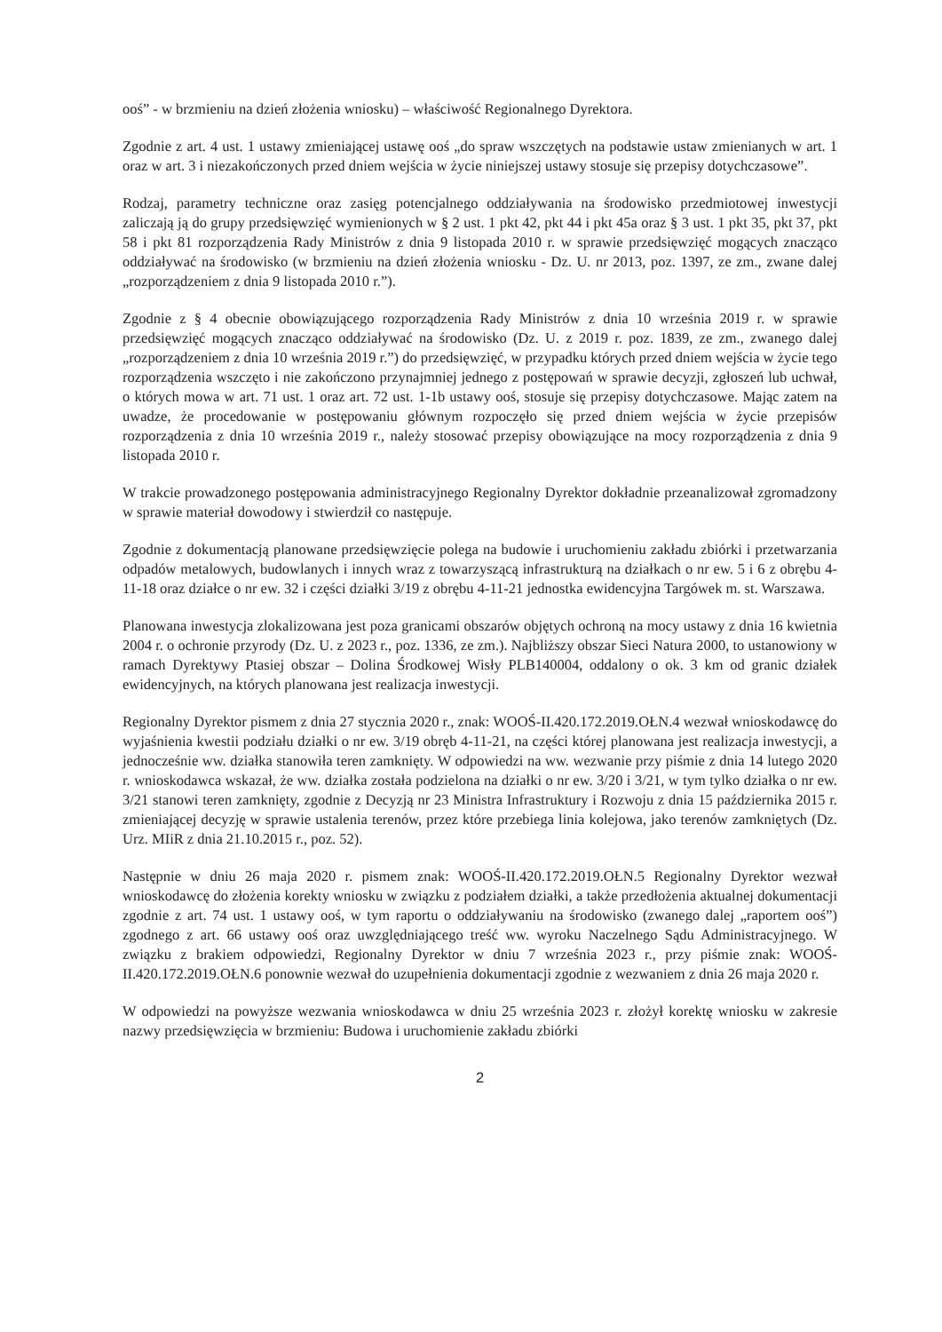ooś” - w brzmieniu na dzień złożenia wniosku) – właściwość Regionalnego Dyrektora.
Zgodnie z art. 4 ust. 1 ustawy zmieniającej ustawę ooś „do spraw wszczętych na podstawie ustaw zmienianych w art. 1 oraz w art. 3 i niezakończonych przed dniem wejścia w życie niniejszej ustawy stosuje się przepisy dotychczasowe”.
Rodzaj, parametry techniczne oraz zasięg potencjalnego oddziaływania na środowisko przedmiotowej inwestycji zaliczają ją do grupy przedsięwzięć wymienionych w § 2 ust. 1 pkt 42, pkt 44 i pkt 45a oraz § 3 ust. 1 pkt 35, pkt 37, pkt 58 i pkt 81 rozporządzenia Rady Ministrów z dnia 9 listopada 2010 r. w sprawie przedsięwzięć mogących znacząco oddziaływać na środowisko (w brzmieniu na dzień złożenia wniosku - Dz. U. nr 2013, poz. 1397, ze zm., zwane dalej „rozporządzeniem z dnia 9 listopada 2010 r.”).
Zgodnie z § 4 obecnie obowiązującego rozporządzenia Rady Ministrów z dnia 10 września 2019 r. w sprawie przedsięwzięć mogących znacząco oddziaływać na środowisko (Dz. U. z 2019 r. poz. 1839, ze zm., zwanego dalej „rozporządzeniem z dnia 10 września 2019 r.”) do przedsięwzięć, w przypadku których przed dniem wejścia w życie tego rozporządzenia wszczęto i nie zakończono przynajmniej jednego z postępowań w sprawie decyzji, zgłoszeń lub uchwał, o których mowa w art. 71 ust. 1 oraz art. 72 ust. 1-1b ustawy ooś, stosuje się przepisy dotychczasowe. Mając zatem na uwadze, że procedowanie w postępowaniu głównym rozpoczęło się przed dniem wejścia w życie przepisów rozporządzenia z dnia 10 września 2019 r., należy stosować przepisy obowiązujące na mocy rozporządzenia z dnia 9 listopada 2010 r.
W trakcie prowadzonego postępowania administracyjnego Regionalny Dyrektor dokładnie przeanalizował zgromadzony w sprawie materiał dowodowy i stwierdził co następuje.
Zgodnie z dokumentacją planowane przedsięwzięcie polega na budowie i uruchomieniu zakładu zbiórki i przetwarzania odpadów metalowych, budowlanych i innych wraz z towarzyszącą infrastrukturą na działkach o nr ew. 5 i 6 z obrębu 4-11-18 oraz działce o nr ew. 32 i części działki 3/19 z obrębu 4-11-21 jednostka ewidencyjna Targówek m. st. Warszawa.
Planowana inwestycja zlokalizowana jest poza granicami obszarów objętych ochroną na mocy ustawy z dnia 16 kwietnia 2004 r. o ochronie przyrody (Dz. U. z 2023 r., poz. 1336, ze zm.). Najbliższy obszar Sieci Natura 2000, to ustanowiony w ramach Dyrektywy Ptasiej obszar – Dolina Środkowej Wisły PLB140004, oddalony o ok. 3 km od granic działek ewidencyjnych, na których planowana jest realizacja inwestycji.
Regionalny Dyrektor pismem z dnia 27 stycznia 2020 r., znak: WOOŚ-II.420.172.2019.OŁN.4 wezwał wnioskodawcę do wyjaśnienia kwestii podziału działki o nr ew. 3/19 obręb 4-11-21, na części której planowana jest realizacja inwestycji, a jednocześnie ww. działka stanowiła teren zamknięty. W odpowiedzi na ww. wezwanie przy piśmie z dnia 14 lutego 2020 r. wnioskodawca wskazał, że ww. działka została podzielona na działki o nr ew. 3/20 i 3/21, w tym tylko działka o nr ew. 3/21 stanowi teren zamknięty, zgodnie z Decyzją nr 23 Ministra Infrastruktury i Rozwoju z dnia 15 października 2015 r. zmieniającej decyzję w sprawie ustalenia terenów, przez które przebiega linia kolejowa, jako terenów zamkniętych (Dz. Urz. MIiR z dnia 21.10.2015 r., poz. 52).
Następnie w dniu 26 maja 2020 r. pismem znak: WOOŚ-II.420.172.2019.OŁN.5 Regionalny Dyrektor wezwał wnioskodawcę do złożenia korekty wniosku w związku z podziałem działki, a także przedłożenia aktualnej dokumentacji zgodnie z art. 74 ust. 1 ustawy ooś, w tym raportu o oddziaływaniu na środowisko (zwanego dalej „raportem ooś”) zgodnego z art. 66 ustawy ooś oraz uwzględniającego treść ww. wyroku Naczelnego Sądu Administracyjnego. W związku z brakiem odpowiedzi, Regionalny Dyrektor w dniu 7 września 2023 r., przy piśmie znak: WOOŚ-II.420.172.2019.OŁN.6 ponownie wezwał do uzupełnienia dokumentacji zgodnie z wezwaniem z dnia 26 maja 2020 r.
W odpowiedzi na powyższe wezwania wnioskodawca w dniu 25 września 2023 r. złożył korektę wniosku w zakresie nazwy przedsięwzięcia w brzmieniu: Budowa i uruchomienie zakładu zbiórki
2